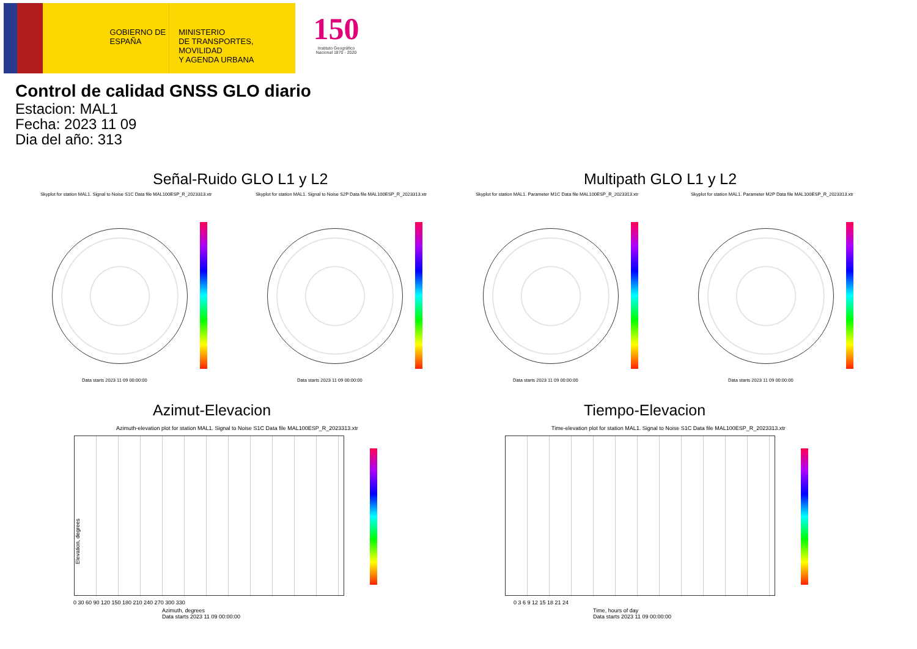GOBIERNO DE ESPAÑA
MINISTERIO
DE TRANSPORTES, MOVILIDAD
Y AGENDA URBANA
150
Instituto Geográfico Nacional 1870 - 2020
Control de calidad GNSS GLO diario
Estacion: MAL1
Fecha: 2023 11 09
Dia del año: 313
Señal-Ruido GLO L1 y L2 Multipath GLO L1 y L2
Skyplot for station MAL1. Signal to Noise S1C Data file MAL100ESP_R_2023313.xtr
Skyplot for station MAL1. Signal to Noise S2P Data file MAL100ESP_R_2023313.xtr
Skyplot for station MAL1. Parameter M1C Data file MAL100ESP_R_2023313.xtr
Skyplot for station MAL1. Parameter M2P Data file MAL100ESP_R_2023313.xtr
Data starts 2023 11 09 00:00:00
Data starts 2023 11 09 00:00:00
Data starts 2023 11 09 00:00:00
Data starts 2023 11 09 00:00:00
Azimut-Elevacion Tiempo-Elevacion
Azimuth-elevation plot for station MAL1. Signal to Noise S1C Data file MAL100ESP_R_2023313.xtr
Time-elevation plot for station MAL1. Signal to Noise S1C Data file MAL100ESP_R_2023313.xtr
Elevation, degrees
0 30 60 90 120 150 180 210 240 270 300 330
Azimuth, degrees
Data starts 2023 11 09 00:00:00
0 3 6 9 12 15 18 21 24
Time, hours of day
Data starts 2023 11 09 00:00:00